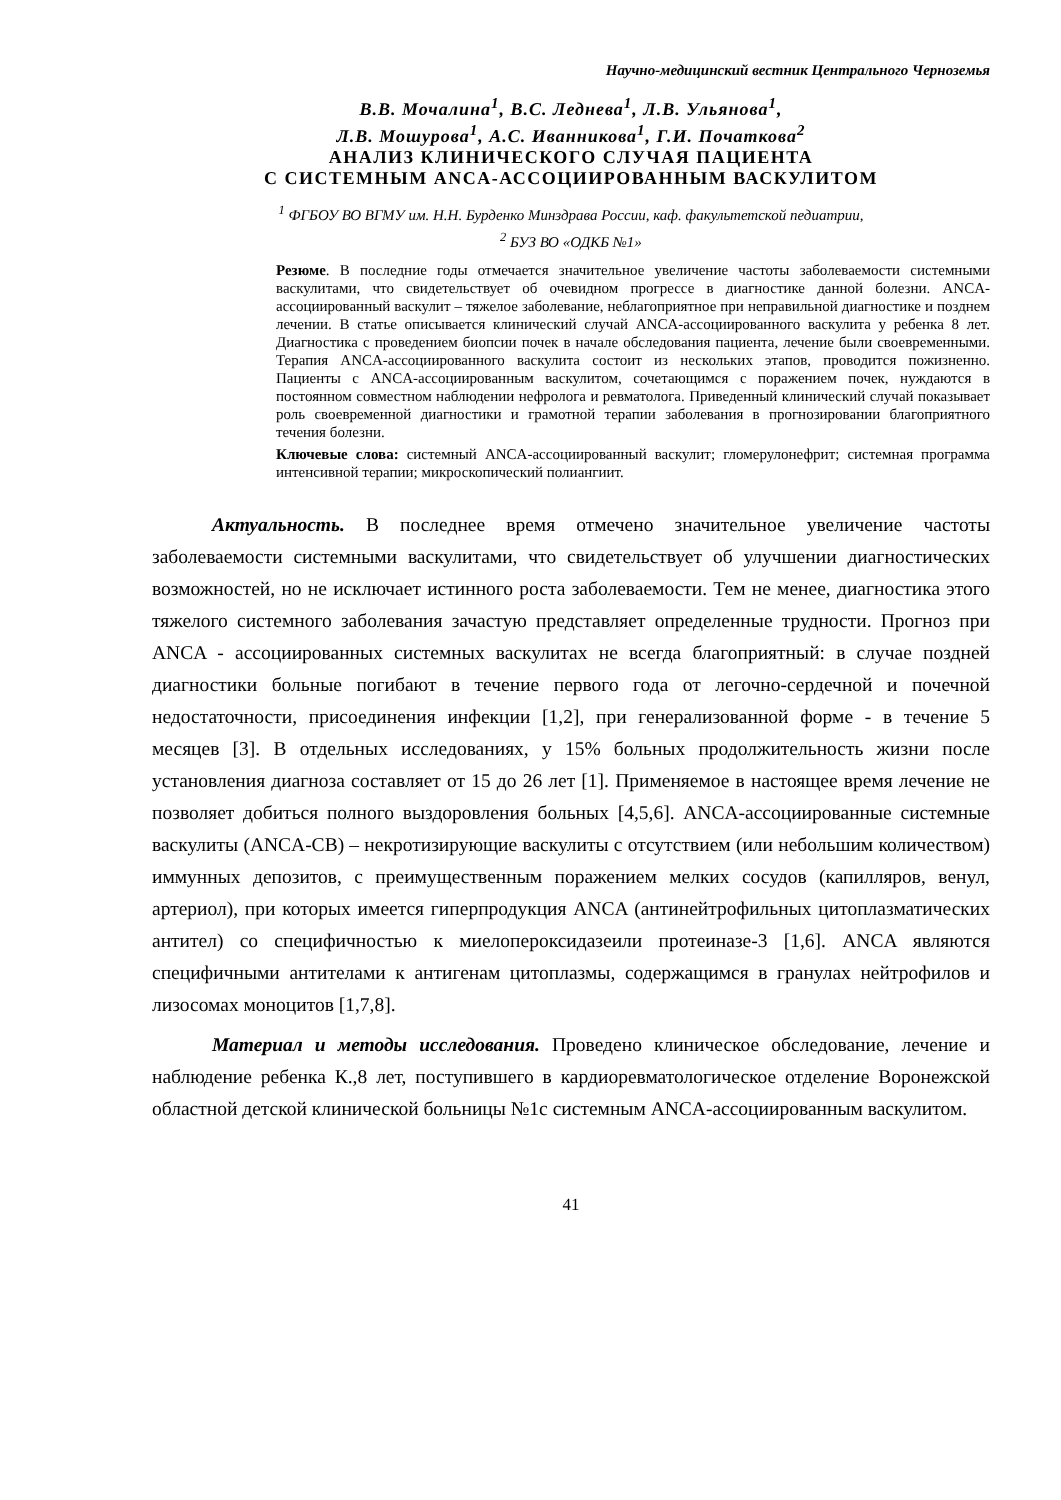Научно-медицинский вестник Центрального Черноземья
В.В. Мочалина<sup>1</sup>, В.С. Леднева<sup>1</sup>, Л.В. Ульянова<sup>1</sup>,
Л.В. Мошурова<sup>1</sup>, А.С. Иванникова<sup>1</sup>, Г.И. Початкова<sup>2</sup>
АНАЛИЗ КЛИНИЧЕСКОГО СЛУЧАЯ ПАЦИЕНТА
С СИСТЕМНЫМ ANCA-АССОЦИИРОВАННЫМ ВАСКУЛИТОМ
<sup>1</sup> ФГБОУ ВО ВГМУ им. Н.Н. Бурденко Минздрава России, каф. факультетской педиатрии,
<sup>2</sup> БУЗ ВО «ОДКБ №1»
Резюме. В последние годы отмечается значительное увеличение частоты заболеваемости системными васкулитами, что свидетельствует об очевидном прогрессе в диагностике данной болезни. ANCA-ассоциированный васкулит – тяжелое заболевание, неблагоприятное при неправильной диагностике и позднем лечении. В статье описывается клинический случай ANCA-ассоциированного васкулита у ребенка 8 лет. Диагностика с проведением биопсии почек в начале обследования пациента, лечение были своевременными. Терапия ANCA-ассоциированного васкулита состоит из нескольких этапов, проводится пожизненно. Пациенты с ANCA-ассоциированным васкулитом, сочетающимся с поражением почек, нуждаются в постоянном совместном наблюдении нефролога и ревматолога. Приведенный клинический случай показывает роль своевременной диагностики и грамотной терапии заболевания в прогнозировании благоприятного течения болезни.
Ключевые слова: системный ANCA-ассоциированный васкулит; гломерулонефрит; системная программа интенсивной терапии; микроскопический полиангиит.
Актуальность. В последнее время отмечено значительное увеличение частоты заболеваемости системными васкулитами, что свидетельствует об улучшении диагностических возможностей, но не исключает истинного роста заболеваемости. Тем не менее, диагностика этого тяжелого системного заболевания зачастую представляет определенные трудности. Прогноз при ANCA - ассоциированных системных васкулитах не всегда благоприятный: в случае поздней диагностики больные погибают в течение первого года от легочно-сердечной и почечной недостаточности, присоединения инфекции [1,2], при генерализованной форме - в течение 5 месяцев [3]. В отдельных исследованиях, у 15% больных продолжительность жизни после установления диагноза составляет от 15 до 26 лет [1]. Применяемое в настоящее время лечение не позволяет добиться полного выздоровления больных [4,5,6]. ANCA-ассоциированные системные васкулиты (ANCA-СВ) – некротизирующие васкулиты с отсутствием (или небольшим количеством) иммунных депозитов, с преимущественным поражением мелких сосудов (капилляров, венул, артериол), при которых имеется гиперпродукция ANCA (антинейтрофильных цитоплазматических антител) со специфичностью к миелопероксидазеили протеиназе-3 [1,6]. ANCA являются специфичными антителами к антигенам цитоплазмы, содержащимся в гранулах нейтрофилов и лизосомах моноцитов [1,7,8].
Материал и методы исследования. Проведено клиническое обследование, лечение и наблюдение ребенка К.,8 лет, поступившего в кардиоревматологическое отделение Воронежской областной детской клинической больницы №1с системным ANCA-ассоциированным васкулитом.
41